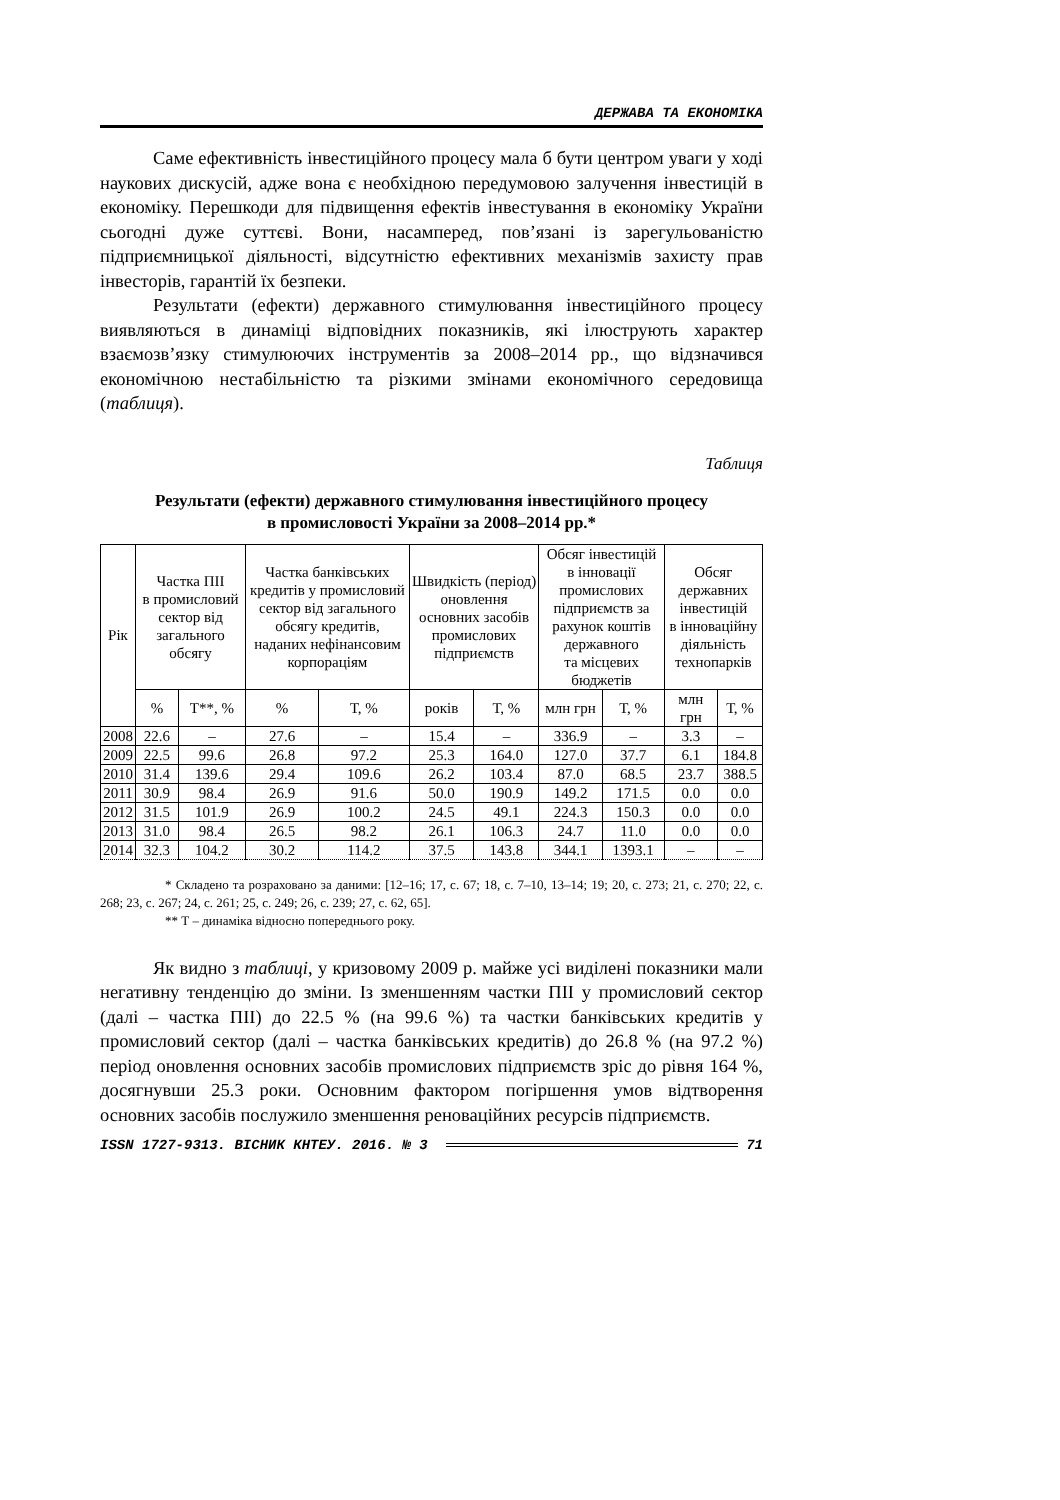ДЕРЖАВА ТА ЕКОНОМІКА
Саме ефективність інвестиційного процесу мала б бути центром уваги у ході наукових дискусій, адже вона є необхідною передумовою залучення інвестицій в економіку. Перешкоди для підвищення ефектів інвестування в економіку України сьогодні дуже суттєві. Вони, насамперед, пов’язані із зарегульованістю підприємницької діяльності, відсутністю ефективних механізмів захисту прав інвесторів, гарантій їх безпеки.
Результати (ефекти) державного стимулювання інвестиційного процесу виявляються в динаміці відповідних показників, які ілюструють характер взаємозв’язку стимулюючих інструментів за 2008–2014 рр., що відзначився економічною нестабільністю та різкими змінами економічного середовища (таблиця).
Таблиця
Результати (ефекти) державного стимулювання інвестиційного процесу
в промисловості України за 2008–2014 рр.*
| Рік | Частка ПІІ в промисловий сектор від загального обсягу | | Частка банківських кредитів у промисловий сектор від загального обсягу кредитів, наданих нефінансовим корпораціям | | Швидкість (період) оновлення основних засобів промислових підприємств | | Обсяг інвестицій в інновації промислових підприємств за рахунок коштів державного та місцевих бюджетів | | Обсяг державних інвестицій в інноваційну діяльність технопарків | |
| --- | --- | --- | --- | --- | --- | --- | --- | --- | --- | --- |
| | % | Т**, % | % | Т, % | років | Т, % | млн грн | Т, % | млн грн | Т, % |
| 2008 | 22.6 | – | 27.6 | – | 15.4 | – | 336.9 | – | 3.3 | – |
| 2009 | 22.5 | 99.6 | 26.8 | 97.2 | 25.3 | 164.0 | 127.0 | 37.7 | 6.1 | 184.8 |
| 2010 | 31.4 | 139.6 | 29.4 | 109.6 | 26.2 | 103.4 | 87.0 | 68.5 | 23.7 | 388.5 |
| 2011 | 30.9 | 98.4 | 26.9 | 91.6 | 50.0 | 190.9 | 149.2 | 171.5 | 0.0 | 0.0 |
| 2012 | 31.5 | 101.9 | 26.9 | 100.2 | 24.5 | 49.1 | 224.3 | 150.3 | 0.0 | 0.0 |
| 2013 | 31.0 | 98.4 | 26.5 | 98.2 | 26.1 | 106.3 | 24.7 | 11.0 | 0.0 | 0.0 |
| 2014 | 32.3 | 104.2 | 30.2 | 114.2 | 37.5 | 143.8 | 344.1 | 1393.1 | – | – |
* Складено та розраховано за даними: [12–16; 17, с. 67; 18, с. 7–10, 13–14; 19; 20, с. 273; 21, с. 270; 22, с. 268; 23, с. 267; 24, с. 261; 25, с. 249; 26, с. 239; 27, с. 62, 65].
** Т – динаміка відносно попереднього року.
Як видно з таблиці, у кризовому 2009 р. майже усі виділені показники мали негативну тенденцію до зміни. Із зменшенням частки ПІІ у промисловий сектор (далі – частка ПІІ) до 22.5 % (на 99.6 %) та частки банківських кредитів у промисловий сектор (далі – частка банківських кредитів) до 26.8 % (на 97.2 %) період оновлення основних засобів промислових підприємств зріс до рівня 164 %, досягнувши 25.3 роки. Основним фактором погіршення умов відтворення основних засобів послужило зменшення реноваційних ресурсів підприємств.
ISSN 1727-9313. ВІСНИК КНТЕУ. 2016. № 3 71